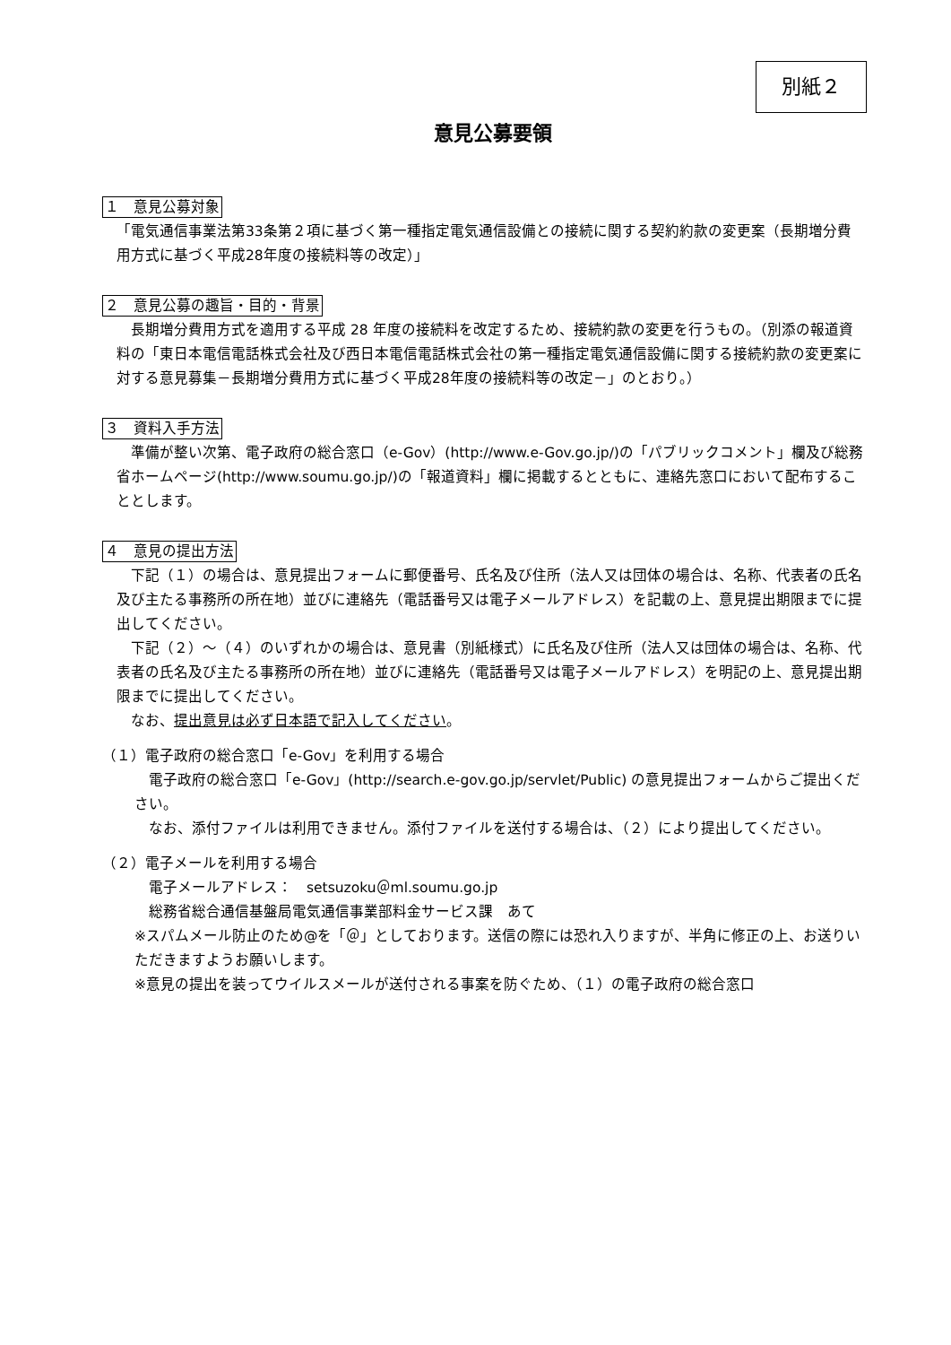別紙２
意見公募要領
１　意見公募対象
「電気通信事業法第33条第２項に基づく第一種指定電気通信設備との接続に関する契約約款の変更案（長期増分費用方式に基づく平成28年度の接続料等の改定）」
２　意見公募の趣旨・目的・背景
　長期増分費用方式を適用する平成 28 年度の接続料を改定するため、接続約款の変更を行うもの。（別添の報道資料の「東日本電信電話株式会社及び西日本電信電話株式会社の第一種指定電気通信設備に関する接続約款の変更案に対する意見募集－長期増分費用方式に基づく平成28年度の接続料等の改定－」のとおり。）
３　資料入手方法
　準備が整い次第、電子政府の総合窓口（e-Gov）(http://www.e-Gov.go.jp/)の「パブリックコメント」欄及び総務省ホームページ(http://www.soumu.go.jp/)の「報道資料」欄に掲載するとともに、連絡先窓口において配布することとします。
４　意見の提出方法
　下記（１）の場合は、意見提出フォームに郵便番号、氏名及び住所（法人又は団体の場合は、名称、代表者の氏名及び主たる事務所の所在地）並びに連絡先（電話番号又は電子メールアドレス）を記載の上、意見提出期限までに提出してください。
　下記（２）～（４）のいずれかの場合は、意見書（別紙様式）に氏名及び住所（法人又は団体の場合は、名称、代表者の氏名及び主たる事務所の所在地）並びに連絡先（電話番号又は電子メールアドレス）を明記の上、意見提出期限までに提出してください。
　なお、提出意見は必ず日本語で記入してください。
（１）電子政府の総合窓口「e-Gov」を利用する場合
　電子政府の総合窓口「e-Gov」(http://search.e-gov.go.jp/servlet/Public) の意見提出フォームからご提出ください。
　なお、添付ファイルは利用できません。添付ファイルを送付する場合は、（２）により提出してください。
（２）電子メールを利用する場合
　電子メールアドレス：　setsuzoku＠ml.soumu.go.jp
　総務省総合通信基盤局電気通信事業部料金サービス課　あて
※スパムメール防止のため@を「＠」としております。送信の際には恐れ入りますが、半角に修正の上、お送りいただきますようお願いします。
※意見の提出を装ってウイルスメールが送付される事案を防ぐため、（１）の電子政府の総合窓口